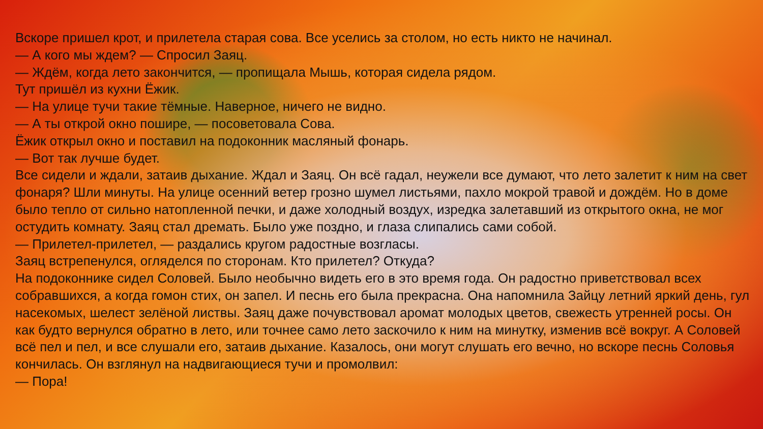Вскоре пришел крот, и прилетела старая сова. Все уселись за столом, но есть никто не начинал.
— А кого мы ждем? — Спросил Заяц.
— Ждём, когда лето закончится, — пропищала Мышь, которая сидела рядом.
Тут пришёл из кухни Ёжик.
— На улице тучи такие тёмные. Наверное, ничего не видно.
— А ты открой окно пошире, — посоветовала Сова.
Ёжик открыл окно и поставил на подоконник масляный фонарь.
— Вот так лучше будет.
Все сидели и ждали, затаив дыхание. Ждал и Заяц. Он всё гадал, неужели все думают, что лето залетит к ним на свет фонаря? Шли минуты. На улице осенний ветер грозно шумел листьями, пахло мокрой травой и дождём. Но в доме было тепло от сильно натопленной печки, и даже холодный воздух, изредка залетавший из открытого окна, не мог остудить комнату. Заяц стал дремать. Было уже поздно, и глаза слипались сами собой.
— Прилетел-прилетел, — раздались кругом радостные возгласы.
Заяц встрепенулся, огляделся по сторонам. Кто прилетел? Откуда?
На подоконнике сидел Соловей. Было необычно видеть его в это время года. Он радостно приветствовал всех собравшихся, а когда гомон стих, он запел. И песнь его была прекрасна. Она напомнила Зайцу летний яркий день, гул насекомых, шелест зелёной листвы. Заяц даже почувствовал аромат молодых цветов, свежесть утренней росы. Он как будто вернулся обратно в лето, или точнее само лето заскочило к ним на минутку, изменив всё вокруг. А Соловей всё пел и пел, и все слушали его, затаив дыхание. Казалось, они могут слушать его вечно, но вскоре песнь Соловья кончилась. Он взглянул на надвигающиеся тучи и промолвил:
— Пора!